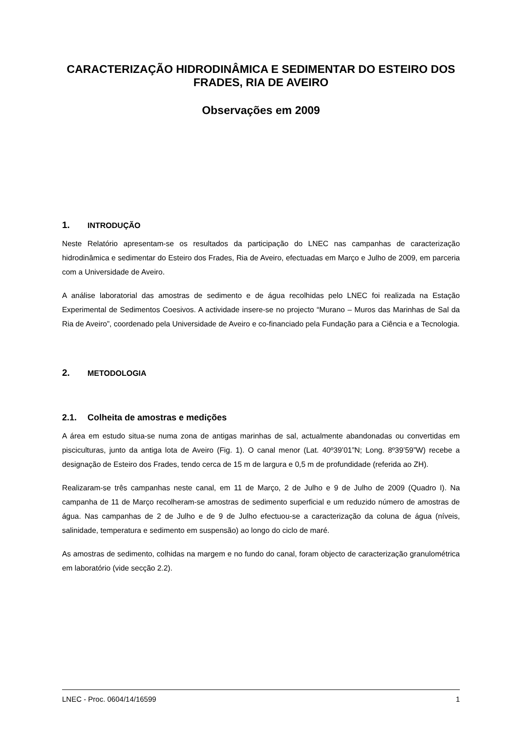CARACTERIZAÇÃO HIDRODINÂMICA E SEDIMENTAR DO ESTEIRO DOS FRADES, RIA DE AVEIRO
Observações em 2009
1. INTRODUÇÃO
Neste Relatório apresentam-se os resultados da participação do LNEC nas campanhas de caracterização hidrodinâmica e sedimentar do Esteiro dos Frades, Ria de Aveiro, efectuadas em Março e Julho de 2009, em parceria com a Universidade de Aveiro.
A análise laboratorial das amostras de sedimento e de água recolhidas pelo LNEC foi realizada na Estação Experimental de Sedimentos Coesivos. A actividade insere-se no projecto “Murano – Muros das Marinhas de Sal da Ria de Aveiro”, coordenado pela Universidade de Aveiro e co-financiado pela Fundação para a Ciência e a Tecnologia.
2. METODOLOGIA
2.1. Colheita de amostras e medições
A área em estudo situa-se numa zona de antigas marinhas de sal, actualmente abandonadas ou convertidas em pisciculturas, junto da antiga lota de Aveiro (Fig. 1). O canal menor (Lat. 40º39’01”N; Long. 8º39’59”W) recebe a designação de Esteiro dos Frades, tendo cerca de 15 m de largura e 0,5 m de profundidade (referida ao ZH).
Realizaram-se três campanhas neste canal, em 11 de Março, 2 de Julho e 9 de Julho de 2009 (Quadro I). Na campanha de 11 de Março recolheram-se amostras de sedimento superficial e um reduzido número de amostras de água. Nas campanhas de 2 de Julho e de 9 de Julho efectuou-se a caracterização da coluna de água (níveis, salinidade, temperatura e sedimento em suspensão) ao longo do ciclo de maré.
As amostras de sedimento, colhidas na margem e no fundo do canal, foram objecto de caracterização granulométrica em laboratório (vide secção 2.2).
LNEC - Proc. 0604/14/16599 1